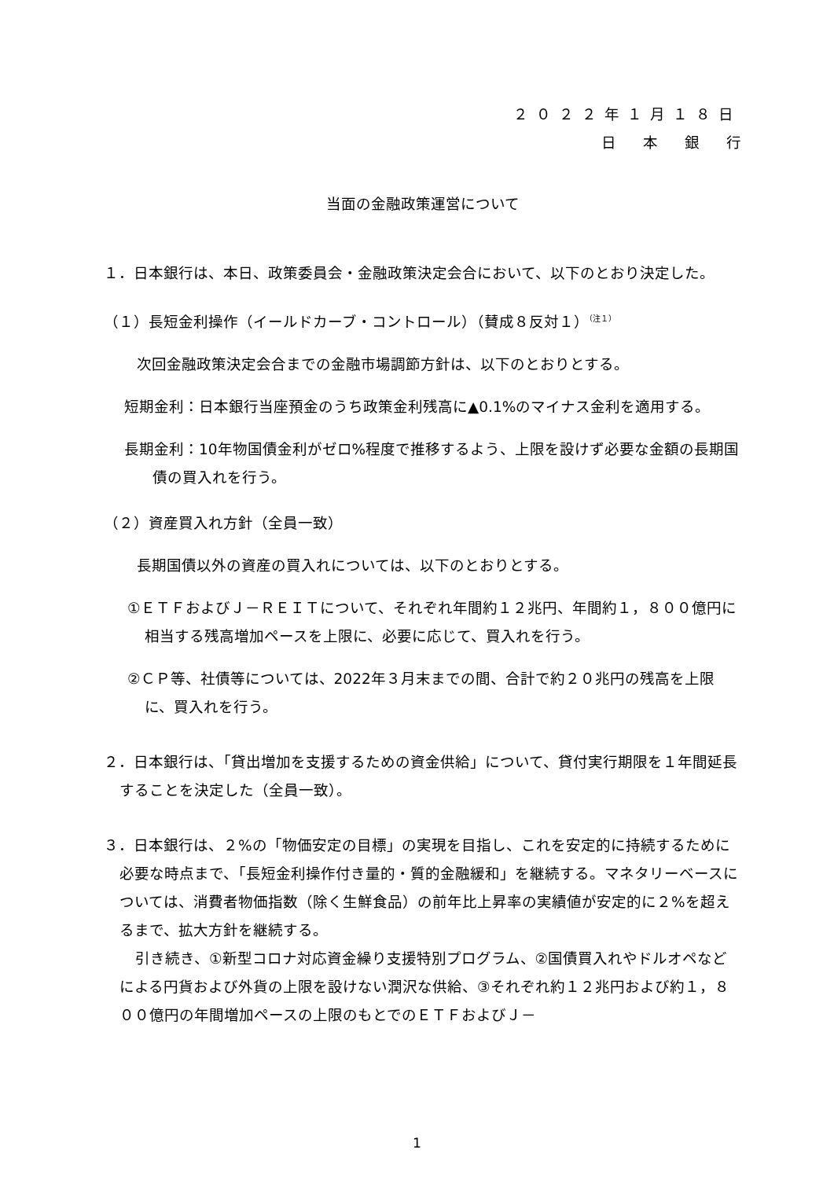２０２２年１月１８日
日本銀行
当面の金融政策運営について
１．日本銀行は、本日、政策委員会・金融政策決定会合において、以下のとおり決定した。
（１）長短金利操作（イールドカーブ・コントロール）（賛成８反対１）<sup>（注１）</sup>
次回金融政策決定会合までの金融市場調節方針は、以下のとおりとする。
短期金利：日本銀行当座預金のうち政策金利残高に▲0.1%のマイナス金利を適用する。
長期金利：10年物国債金利がゼロ%程度で推移するよう、上限を設けず必要な金額の長期国債の買入れを行う。
（２）資産買入れ方針（全員一致）
長期国債以外の資産の買入れについては、以下のとおりとする。
①ＥＴＦおよびＪ－ＲＥＩＴについて、それぞれ年間約１２兆円、年間約１，８００億円に相当する残高増加ペースを上限に、必要に応じて、買入れを行う。
②ＣＰ等、社債等については、2022年３月末までの間、合計で約２０兆円の残高を上限に、買入れを行う。
２．日本銀行は、「貸出増加を支援するための資金供給」について、貸付実行期限を１年間延長することを決定した（全員一致）。
３．日本銀行は、２%の「物価安定の目標」の実現を目指し、これを安定的に持続するために必要な時点まで、「長短金利操作付き量的・質的金融緩和」を継続する。マネタリーベースについては、消費者物価指数（除く生鮮食品）の前年比上昇率の実績値が安定的に２%を超えるまで、拡大方針を継続する。
引き続き、①新型コロナ対応資金繰り支援特別プログラム、②国債買入れやドルオペなどによる円貨および外貨の上限を設けない潤沢な供給、③それぞれ約１２兆円および約１，８００億円の年間増加ペースの上限のもとでのＥＴＦおよびＪ－
1